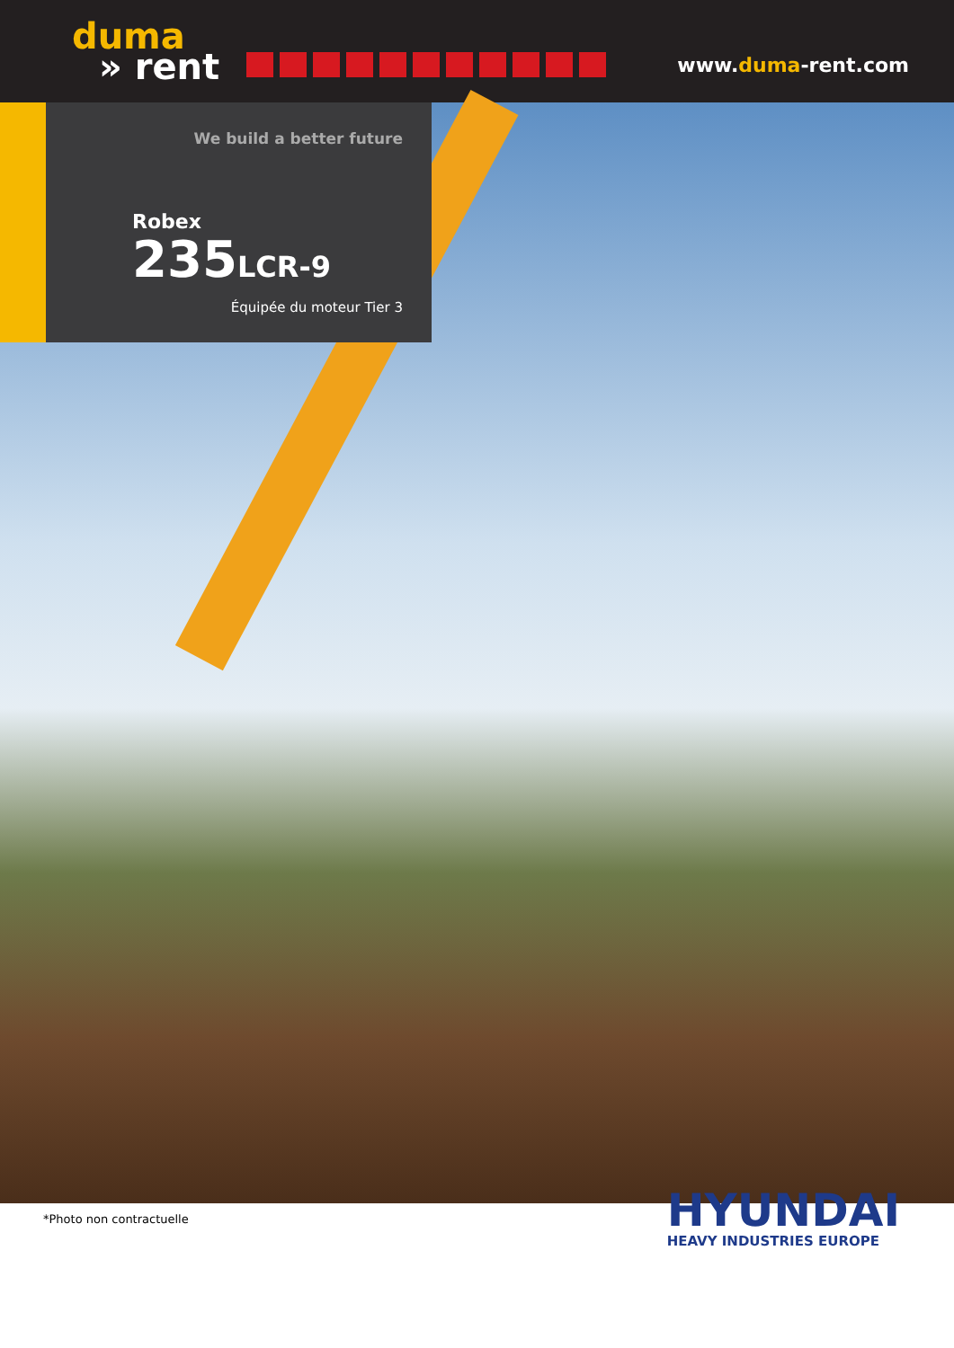duma
» rent
www.duma-rent.com
We build a better future
Robex
235LCR-9
Équipée du moteur Tier 3
*Photo non contractuelle
HYUNDAI
HEAVY INDUSTRIES EUROPE